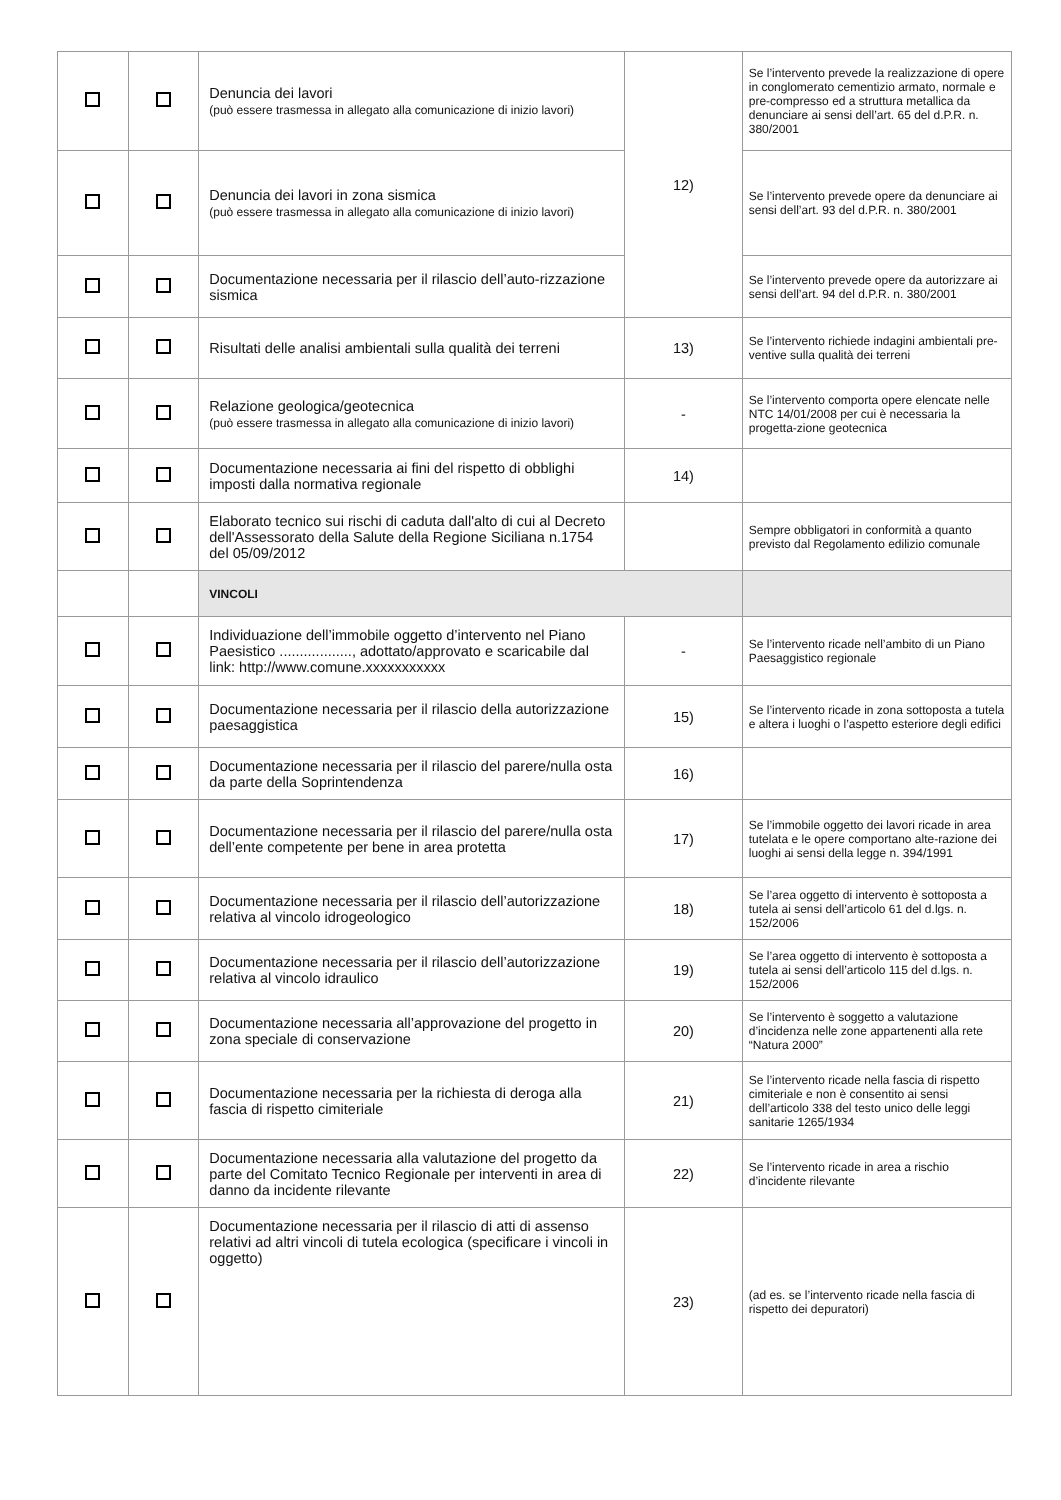| | | Denuncia dei lavori (può essere trasmessa in allegato alla comunicazione di inizio lavori) | 12) | Se l’intervento prevede la realizzazione di opere in conglomerato cementizio armato, normale e pre-compresso ed a struttura metallica da denunciare ai sensi dell’art. 65 del d.P.R. n. 380/2001 |
| | | Denuncia dei lavori in zona sismica (può essere trasmessa in allegato alla comunicazione di inizio lavori) | | Se l’intervento prevede opere da denunciare ai sensi dell’art. 93 del d.P.R. n. 380/2001 |
| | | Documentazione necessaria per il rilascio dell’auto-rizzazione sismica | | Se l’intervento prevede opere da autorizzare ai sensi dell’art. 94 del d.P.R. n. 380/2001 |
| | | Risultati delle analisi ambientali sulla qualità dei terreni | 13) | Se l’intervento richiede indagini ambientali pre-ventive sulla qualità dei terreni |
| | | Relazione geologica/geotecnica (può essere trasmessa in allegato alla comunicazione di inizio lavori) | - | Se l’intervento comporta opere elencate nelle NTC 14/01/2008 per cui è necessaria la progetta-zione geotecnica |
| | | Documentazione necessaria ai fini del rispetto di obblighi imposti dalla normativa regionale | 14) | |
| | | Elaborato tecnico sui rischi di caduta dall'alto di cui al Decreto dell'Assessorato della Salute della Regione Siciliana n.1754 del 05/09/2012 | | Sempre obbligatori in conformità a quanto previsto dal Regolamento edilizio comunale |
| | | VINCOLI | | |
| | | Individuazione dell’immobile oggetto d’intervento nel Piano Paesistico .................., adottato/approvato e scaricabile dal link: http://www.comune.xxxxxxxxxxx | - | Se l’intervento ricade nell’ambito di un Piano Paesaggistico regionale |
| | | Documentazione necessaria per il rilascio della autorizzazione paesaggistica | 15) | Se l’intervento ricade in zona sottoposta a tutela e altera i luoghi o l’aspetto esteriore degli edifici |
| | | Documentazione necessaria per il rilascio del parere/nulla osta da parte della Soprintendenza | 16) | |
| | | Documentazione necessaria per il rilascio del parere/nulla osta dell’ente competente per bene in area protetta | 17) | Se l’immobile oggetto dei lavori ricade in area tutelata e le opere comportano alte-razione dei luoghi ai sensi della legge n. 394/1991 |
| | | Documentazione necessaria per il rilascio dell’autorizzazione relativa al vincolo idrogeologico | 18) | Se l’area oggetto di intervento è sottoposta a tutela ai sensi dell’articolo 61 del d.lgs. n. 152/2006 |
| | | Documentazione necessaria per il rilascio dell’autorizzazione relativa al vincolo idraulico | 19) | Se l’area oggetto di intervento è sottoposta a tutela ai sensi dell’articolo 115 del d.lgs. n. 152/2006 |
| | | Documentazione necessaria all’approvazione del progetto in zona speciale di conservazione | 20) | Se l’intervento è soggetto a valutazione d’incidenza nelle zone appartenenti alla rete “Natura 2000” |
| | | Documentazione necessaria per la richiesta di deroga alla fascia di rispetto cimiteriale | 21) | Se l’intervento ricade nella fascia di rispetto cimiteriale e non è consentito ai sensi dell’articolo 338 del testo unico delle leggi sanitarie 1265/1934 |
| | | Documentazione necessaria alla valutazione del progetto da parte del Comitato Tecnico Regionale per interventi in area di danno da incidente rilevante | 22) | Se l’intervento ricade in area a rischio d’incidente rilevante |
| | | Documentazione necessaria per il rilascio di atti di assenso relativi ad altri vincoli di tutela ecologica (specificare i vincoli in oggetto) | 23) | (ad es. se l’intervento ricade nella fascia di rispetto dei depuratori) |